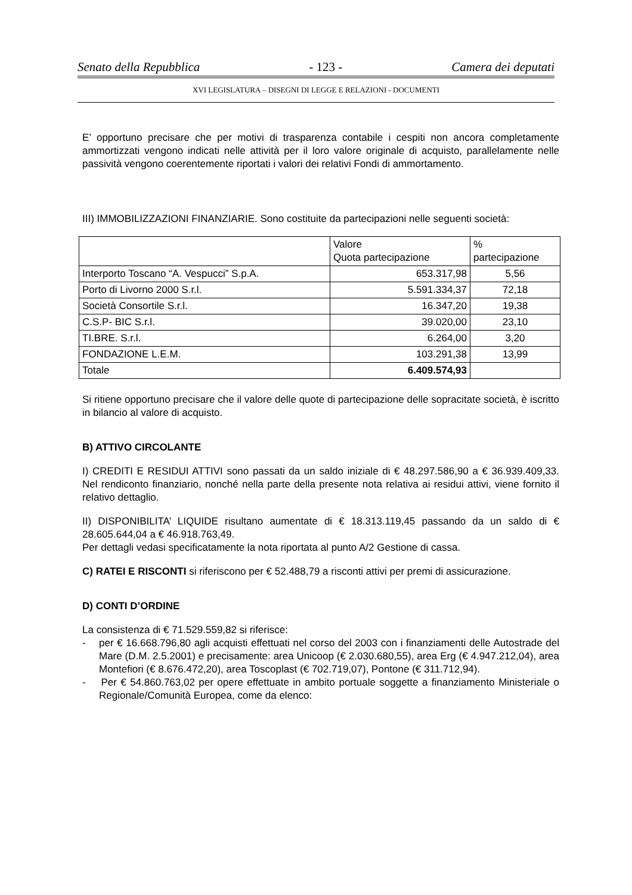Senato della Repubblica - 123 - Camera dei deputati
XVI LEGISLATURA – DISEGNI DI LEGGE E RELAZIONI - DOCUMENTI
E’ opportuno precisare che per motivi di trasparenza contabile i cespiti non ancora completamente ammortizzati vengono indicati nelle attività per il loro valore originale di acquisto, parallelamente nelle passività vengono coerentemente riportati i valori dei relativi Fondi di ammortamento.
III) IMMOBILIZZAZIONI FINANZIARIE. Sono costituite da partecipazioni nelle seguenti società:
| | Valore Quota partecipazione | % partecipazione |
| --- | --- | --- |
| Interporto Toscano “A. Vespucci” S.p.A. | 653.317,98 | 5,56 |
| Porto di Livorno 2000 S.r.l. | 5.591.334,37 | 72,18 |
| Società Consortile S.r.l. | 16.347,20 | 19,38 |
| C.S.P- BIC S.r.l. | 39.020,00 | 23,10 |
| TI.BRE. S.r.l. | 6.264,00 | 3,20 |
| FONDAZIONE L.E.M. | 103.291,38 | 13,99 |
| Totale | 6.409.574,93 | |
Si ritiene opportuno precisare che il valore delle quote di partecipazione delle sopracitate società, è iscritto in bilancio al valore di acquisto.
B) ATTIVO CIRCOLANTE
I) CREDITI E RESIDUI ATTIVI sono passati da un saldo iniziale di € 48.297.586,90 a € 36.939.409,33. Nel rendiconto finanziario, nonché nella parte della presente nota relativa ai residui attivi, viene fornito il relativo dettaglio.
II) DISPONIBILITA’ LIQUIDE risultano aumentate di € 18.313.119,45 passando da un saldo di € 28.605.644,04 a € 46.918.763,49.
Per dettagli vedasi specificatamente la nota riportata al punto A/2 Gestione di cassa.
C) RATEI E RISCONTI si riferiscono per € 52.488,79 a risconti attivi per premi di assicurazione.
D) CONTI D’ORDINE
La consistenza di € 71.529.559,82 si riferisce:
- per € 16.668.796,80 agli acquisti effettuati nel corso del 2003 con i finanziamenti delle Autostrade del Mare (D.M. 2.5.2001) e precisamente: area Unicoop (€ 2.030.680,55), area Erg (€ 4.947.212,04), area Montefiori (€ 8.676.472,20), area Toscoplast (€ 702.719,07), Pontone (€ 311.712,94).
- Per € 54.860.763,02 per opere effettuate in ambito portuale soggette a finanziamento Ministeriale o Regionale/Comunità Europea, come da elenco: